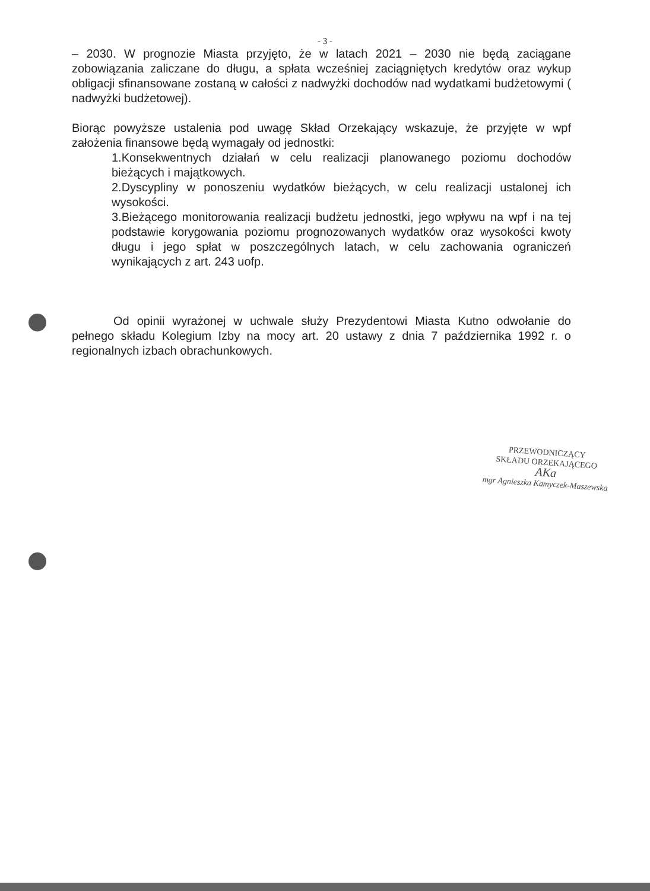- 3 -
– 2030. W prognozie Miasta przyjęto, że w latach 2021 – 2030 nie będą zaciągane zobowiązania zaliczane do długu, a spłata wcześniej zaciągniętych kredytów oraz wykup obligacji sfinansowane zostaną w całości z nadwyżki dochodów nad wydatkami budżetowymi ( nadwyżki budżetowej).
Biorąc powyższe ustalenia pod uwagę Skład Orzekający wskazuje, że przyjęte w wpf założenia finansowe będą wymagały od jednostki:
1.Konsekwentnych działań w celu realizacji planowanego poziomu dochodów bieżących i majątkowych.
2.Dyscypliny w ponoszeniu wydatków bieżących, w celu realizacji ustalonej ich wysokości.
3.Bieżącego monitorowania realizacji budżetu jednostki, jego wpływu na wpf i na tej podstawie korygowania poziomu prognozowanych wydatków oraz wysokości kwoty długu i jego spłat w poszczególnych latach, w celu zachowania ograniczeń wynikających z art. 243 uofp.
Od opinii wyrażonej w uchwale służy Prezydentowi Miasta Kutno odwołanie do pełnego składu Kolegium Izby na mocy art. 20 ustawy z dnia 7 października 1992 r. o regionalnych izbach obrachunkowych.
PRZEWODNICZĄCY
SKŁADU ORZEKAJĄCEGO
AKa
mgr Agnieszka Kamyczek-Maszewska